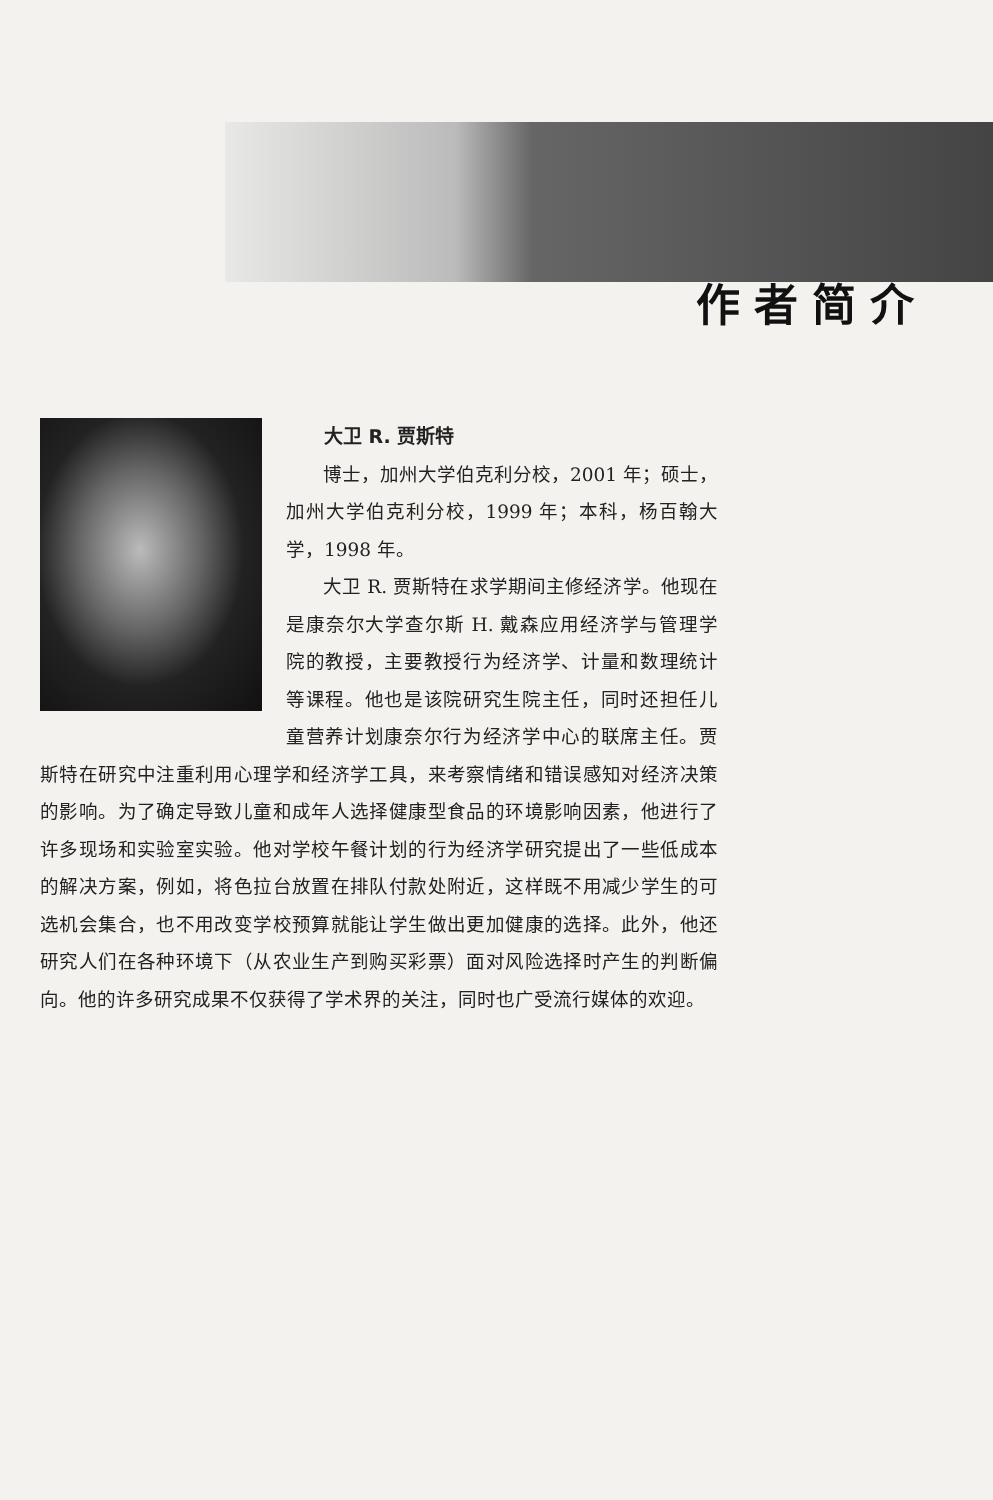作者简介
大卫 R. 贾斯特
博士，加州大学伯克利分校，2001 年；硕士，加州大学伯克利分校，1999 年；本科，杨百翰大学，1998 年。
大卫 R. 贾斯特在求学期间主修经济学。他现在是康奈尔大学查尔斯 H. 戴森应用经济学与管理学院的教授，主要教授行为经济学、计量和数理统计等课程。他也是该院研究生院主任，同时还担任儿童营养计划康奈尔行为经济学中心的联席主任。贾斯特在研究中注重利用心理学和经济学工具，来考察情绪和错误感知对经济决策的影响。为了确定导致儿童和成年人选择健康型食品的环境影响因素，他进行了许多现场和实验室实验。他对学校午餐计划的行为经济学研究提出了一些低成本的解决方案，例如，将色拉台放置在排队付款处附近，这样既不用减少学生的可选机会集合，也不用改变学校预算就能让学生做出更加健康的选择。此外，他还研究人们在各种环境下（从农业生产到购买彩票）面对风险选择时产生的判断偏向。他的许多研究成果不仅获得了学术界的关注，同时也广受流行媒体的欢迎。